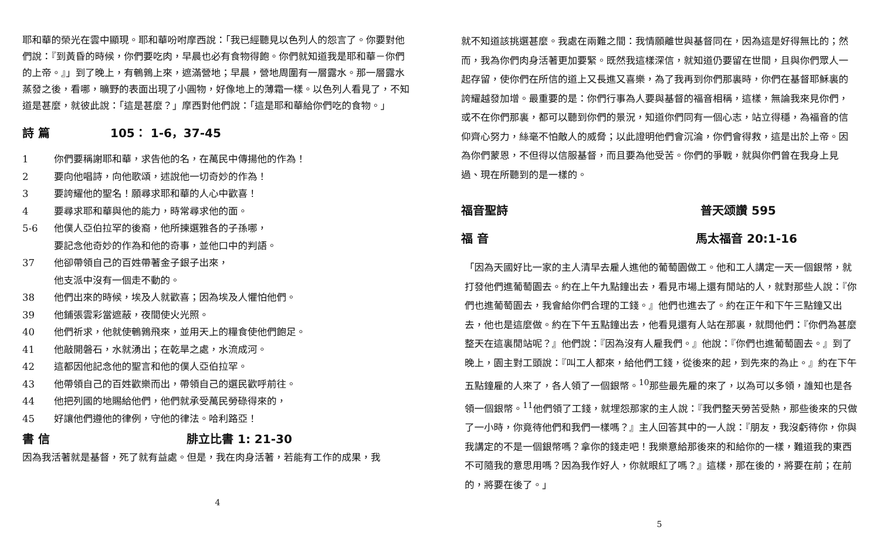耶和華的榮光在雲中顯現。耶和華吩咐摩西說：「我已經聽見以色列人的怨言了。你要對他們說：『到黃昏的時候，你們要吃肉，早晨也必有食物得飽。你們就知道我是耶和華－你們的上帝。』」到了晚上，有鵪鶉上來，遮滿營地；早晨，營地周圍有一層露水。那一層露水蒸發之後，看哪，曠野的表面出現了小圓物，好像地上的薄霜一樣。以色列人看見了，不知道是甚麼，就彼此說：「這是甚麼？」摩西對他們說：「這是耶和華給你們吃的食物。」
詩 篇 105： 1-6，37-45
1 你們要稱謝耶和華，求告他的名，在萬民中傳揚他的作為！
2 要向他唱詩，向他歌頌，述說他一切奇妙的作為！
3 要誇耀他的聖名！願尋求耶和華的人心中歡喜！
4 要尋求耶和華與他的能力，時常尋求他的面。
5-6 他僕人亞伯拉罕的後裔，他所揀選雅各的子孫哪，
要記念他奇妙的作為和他的奇事，並他口中的判語。
37 他卻帶領自己的百姓帶著金子銀子出來，
他支派中沒有一個走不動的。
38 他們出來的時候，埃及人就歡喜；因為埃及人懼怕他們。
39 他鋪張雲彩當遮蔽，夜間使火光照。
40 他們祈求，他就使鵪鶉飛來，並用天上的糧食使他們飽足。
41 他敲開磐石，水就湧出；在乾旱之處，水流成河。
42 這都因他記念他的聖言和他的僕人亞伯拉罕。
43 他帶領自己的百姓歡樂而出，帶領自己的選民歡呼前往。
44 他把列國的地賜給他們，他們就承受萬民勞碌得來的，
45 好讓他們遵他的律例，守他的律法。哈利路亞！
書 信 腓立比書 1: 21-30
因為我活著就是基督，死了就有益處。但是，我在肉身活著，若能有工作的成果，我
4
就不知道該挑選甚麼。我處在兩難之間：我情願離世與基督同在，因為這是好得無比的；然而，我為你們肉身活著更加要緊。既然我這樣深信，就知道仍要留在世間，且與你們眾人一起存留，使你們在所信的道上又長進又喜樂，為了我再到你們那裏時，你們在基督耶穌裏的誇耀越發加增。最重要的是：你們行事為人要與基督的福音相稱，這樣，無論我來見你們，或不在你們那裏，都可以聽到你們的景況，知道你們同有一個心志，站立得穩，為福音的信仰齊心努力，絲毫不怕敵人的威脅；以此證明他們會沉淪，你們會得救，這是出於上帝。因為你們蒙恩，不但得以信服基督，而且要為他受苦。你們的爭戰，就與你們曾在我身上見過、現在所聽到的是一樣的。
福音聖詩 普天颂讚 595
福 音 馬太福音 20:1-16
「因為天國好比一家的主人清早去雇人進他的葡萄園做工。他和工人講定一天一個銀幣，就打發他們進葡萄園去。約在上午九點鐘出去，看見市場上還有閒站的人，就對那些人說：『你們也進葡萄園去，我會給你們合理的工錢。』他們也進去了。約在正午和下午三點鐘又出去，他也是這麼做。約在下午五點鐘出去，他看見還有人站在那裏，就問他們：『你們為甚麼整天在這裏閒站呢？』他們說：『因為沒有人雇我們。』他說：『你們也進葡萄園去。』到了晚上，園主對工頭說：『叫工人都來，給他們工錢，從後來的起，到先來的為止。』約在下午五點鐘雇的人來了，各人領了一個銀幣。<sup>10</sup>那些最先雇的來了，以為可以多領，誰知也是各領一個銀幣。<sup>11</sup>他們領了工錢，就埋怨那家的主人說：『我們整天勞苦受熱，那些後來的只做了一小時，你竟待他們和我們一樣嗎？』主人回答其中的一人說：『朋友，我沒虧待你，你與我講定的不是一個銀幣嗎？拿你的錢走吧！我樂意給那後來的和給你的一樣，難道我的東西不可隨我的意思用嗎？因為我作好人，你就眼紅了嗎？』這樣，那在後的，將要在前；在前的，將要在後了。」
5